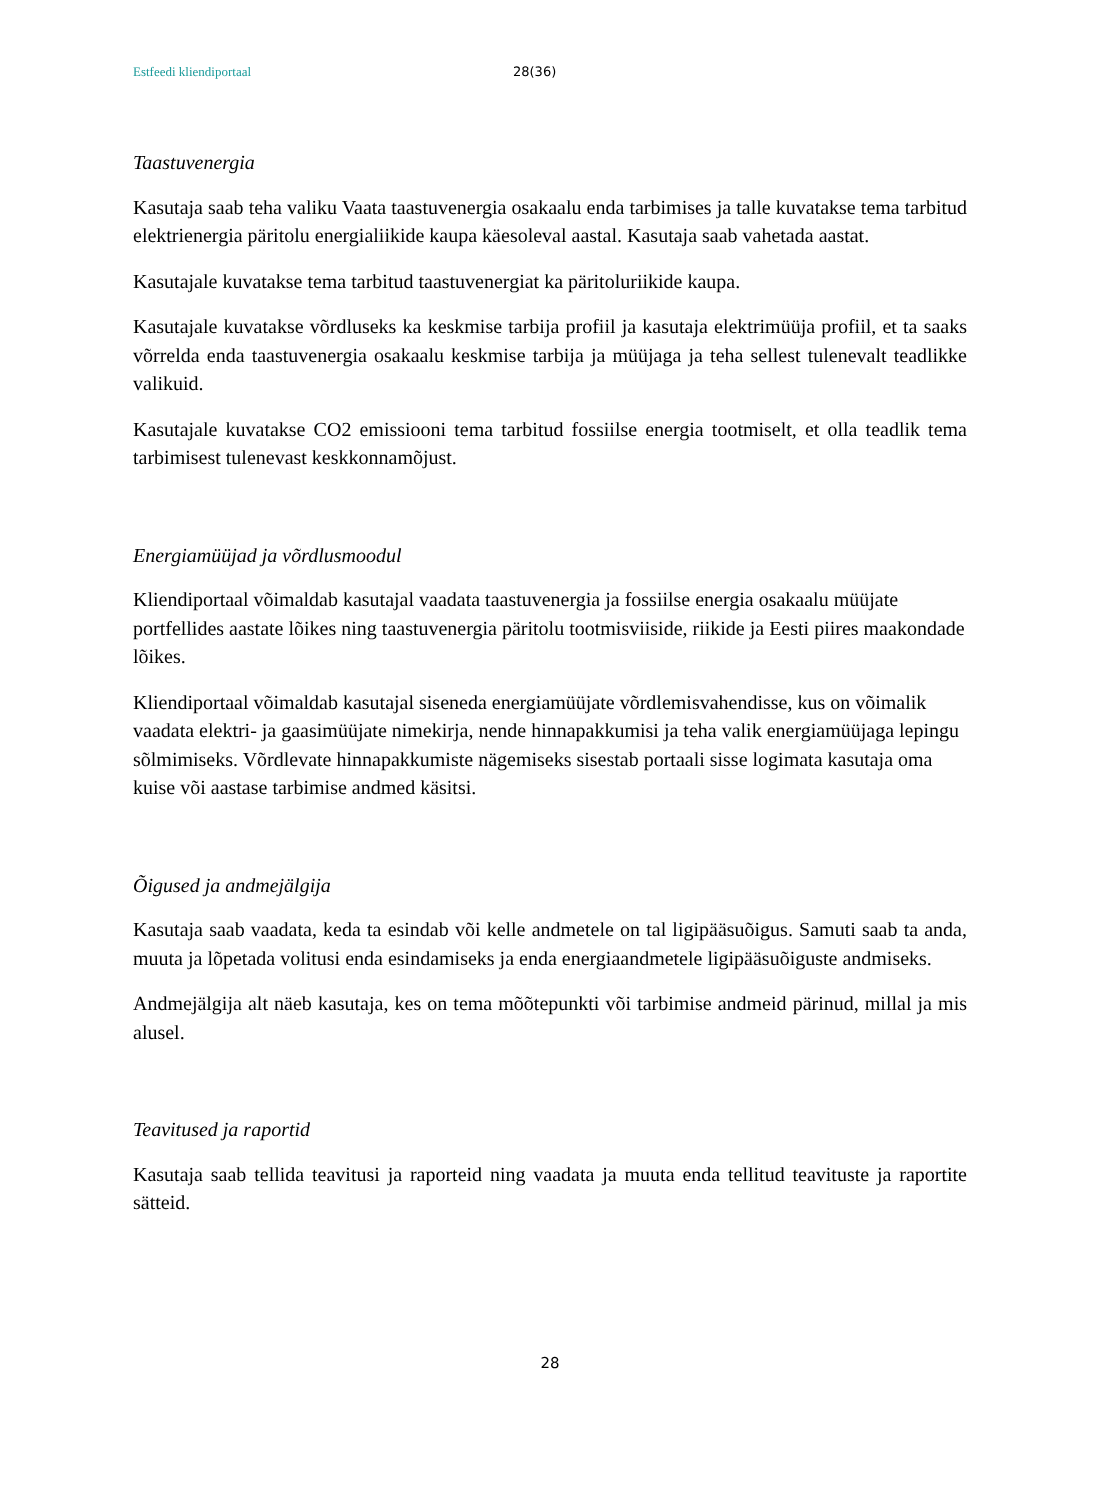Estfeedi kliendiportaal 28(36)
Taastuvenergia
Kasutaja saab teha valiku Vaata taastuvenergia osakaalu enda tarbimises ja talle kuvatakse tema tarbitud elektrienergia päritolu energialiikide kaupa käesoleval aastal. Kasutaja saab vahetada aastat.
Kasutajale kuvatakse tema tarbitud taastuvenergiat ka päritoluriikide kaupa.
Kasutajale kuvatakse võrdluseks ka keskmise tarbija profiil ja kasutaja elektrimüüja profiil, et ta saaks võrrelda enda taastuvenergia osakaalu keskmise tarbija ja müüjaga ja teha sellest tulenevalt teadlikke valikuid.
Kasutajale kuvatakse CO2 emissiooni tema tarbitud fossiilse energia tootmiselt, et olla teadlik tema tarbimisest tulenevast keskkonnamõjust.
Energiamüüjad ja võrdlusmoodul
Kliendiportaal võimaldab kasutajal vaadata taastuvenergia ja fossiilse energia osakaalu müüjate portfellides aastate lõikes ning taastuvenergia päritolu tootmisviiside, riikide ja Eesti piires maakondade lõikes.
Kliendiportaal võimaldab kasutajal siseneda energiamüüjate võrdlemisvahendisse, kus on võimalik vaadata elektri- ja gaasimüüjate nimekirja, nende hinnapakkumisi ja teha valik energiamüüjaga lepingu sõlmimiseks. Võrdlevate hinnapakkumiste nägemiseks sisestab portaali sisse logimata kasutaja oma kuise või aastase tarbimise andmed käsitsi.
Õigused ja andmejälgija
Kasutaja saab vaadata, keda ta esindab või kelle andmetele on tal ligipääsuõigus. Samuti saab ta anda, muuta ja lõpetada volitusi enda esindamiseks ja enda energiaandmetele ligipääsuõiguste andmiseks.
Andmejälgija alt näeb kasutaja, kes on tema mõõtepunkti või tarbimise andmeid pärinud, millal ja mis alusel.
Teavitused ja raportid
Kasutaja saab tellida teavitusi ja raporteid ning vaadata ja muuta enda tellitud teavituste ja raportite sätteid.
28